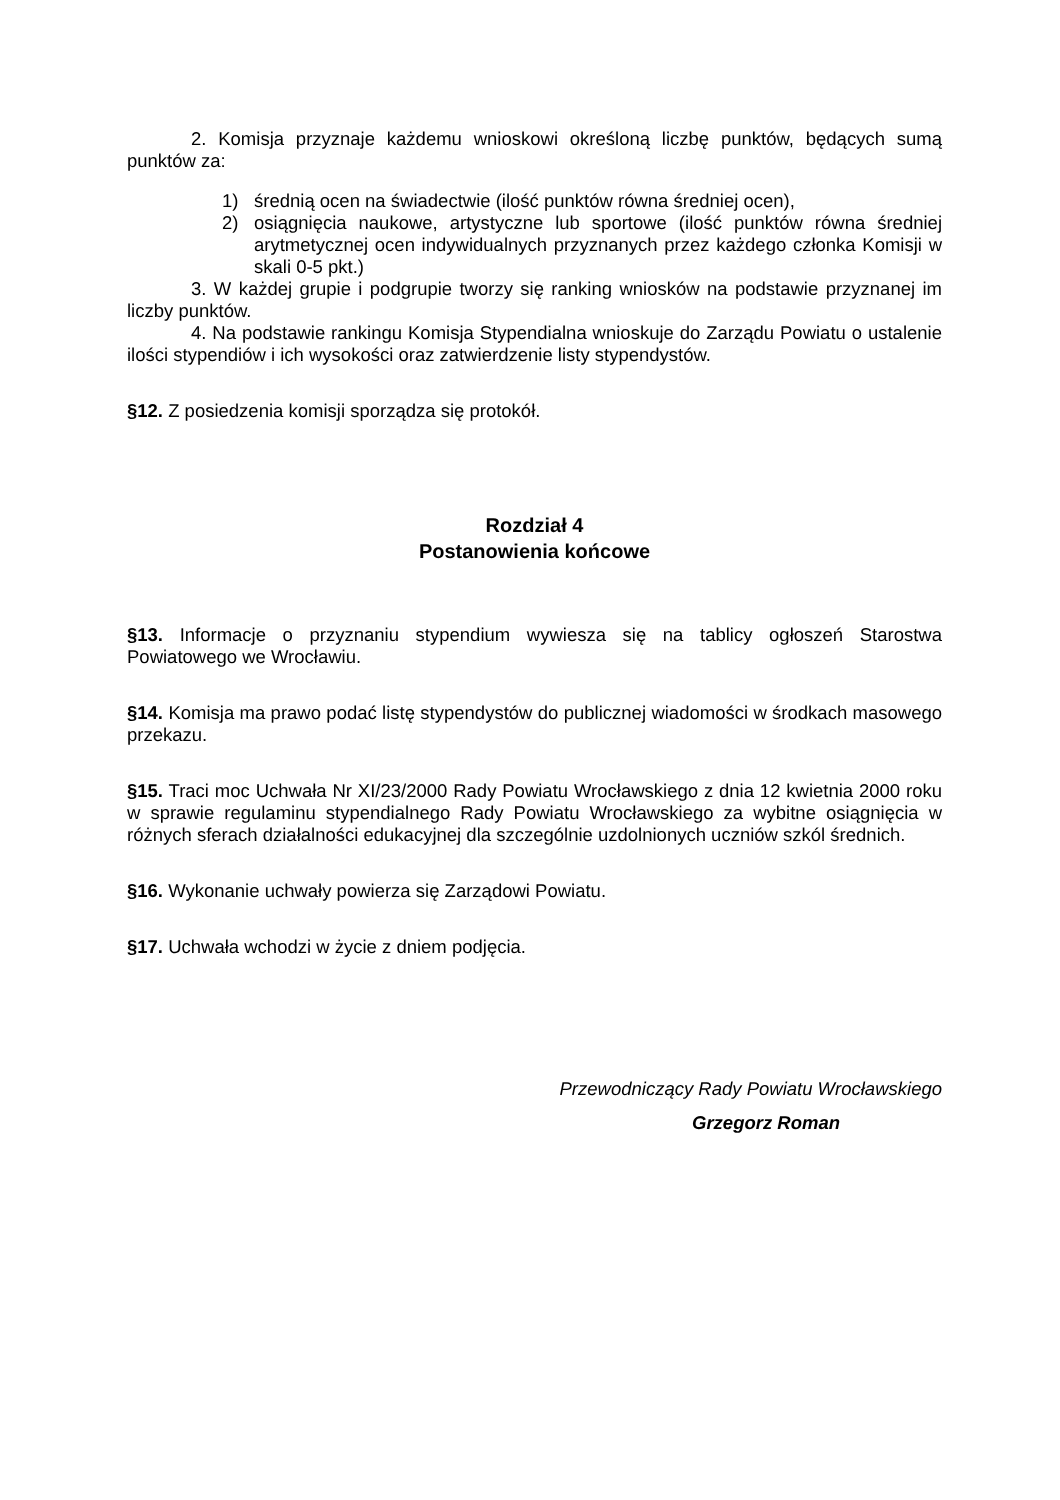2. Komisja przyznaje każdemu wnioskowi określoną liczbę punktów, będących sumą punktów za:
1) średnią ocen na świadectwie (ilość punktów równa średniej ocen),
2) osiągnięcia naukowe, artystyczne lub sportowe (ilość punktów równa średniej arytmetycznej ocen indywidualnych przyznanych przez każdego członka Komisji w skali 0-5 pkt.)
3. W każdej grupie i podgrupie tworzy się ranking wniosków na podstawie przyznanej im liczby punktów.
4. Na podstawie rankingu Komisja Stypendialna wnioskuje do Zarządu Powiatu o ustalenie ilości stypendiów i ich wysokości oraz zatwierdzenie listy stypendystów.
§12. Z posiedzenia komisji sporządza się protokół.
Rozdział 4
Postanowienia końcowe
§13. Informacje o przyznaniu stypendium wywiesza się na tablicy ogłoszeń Starostwa Powiatowego we Wrocławiu.
§14. Komisja ma prawo podać listę stypendystów do publicznej wiadomości w środkach masowego przekazu.
§15. Traci moc Uchwała Nr XI/23/2000 Rady Powiatu Wrocławskiego z dnia 12 kwietnia 2000 roku w sprawie regulaminu stypendialnego Rady Powiatu Wrocławskiego za wybitne osiągnięcia w różnych sferach działalności edukacyjnej dla szczególnie uzdolnionych uczniów szkól średnich.
§16. Wykonanie uchwały powierza się Zarządowi Powiatu.
§17. Uchwała wchodzi w życie z dniem podjęcia.
Przewodniczący Rady Powiatu Wrocławskiego
Grzegorz Roman